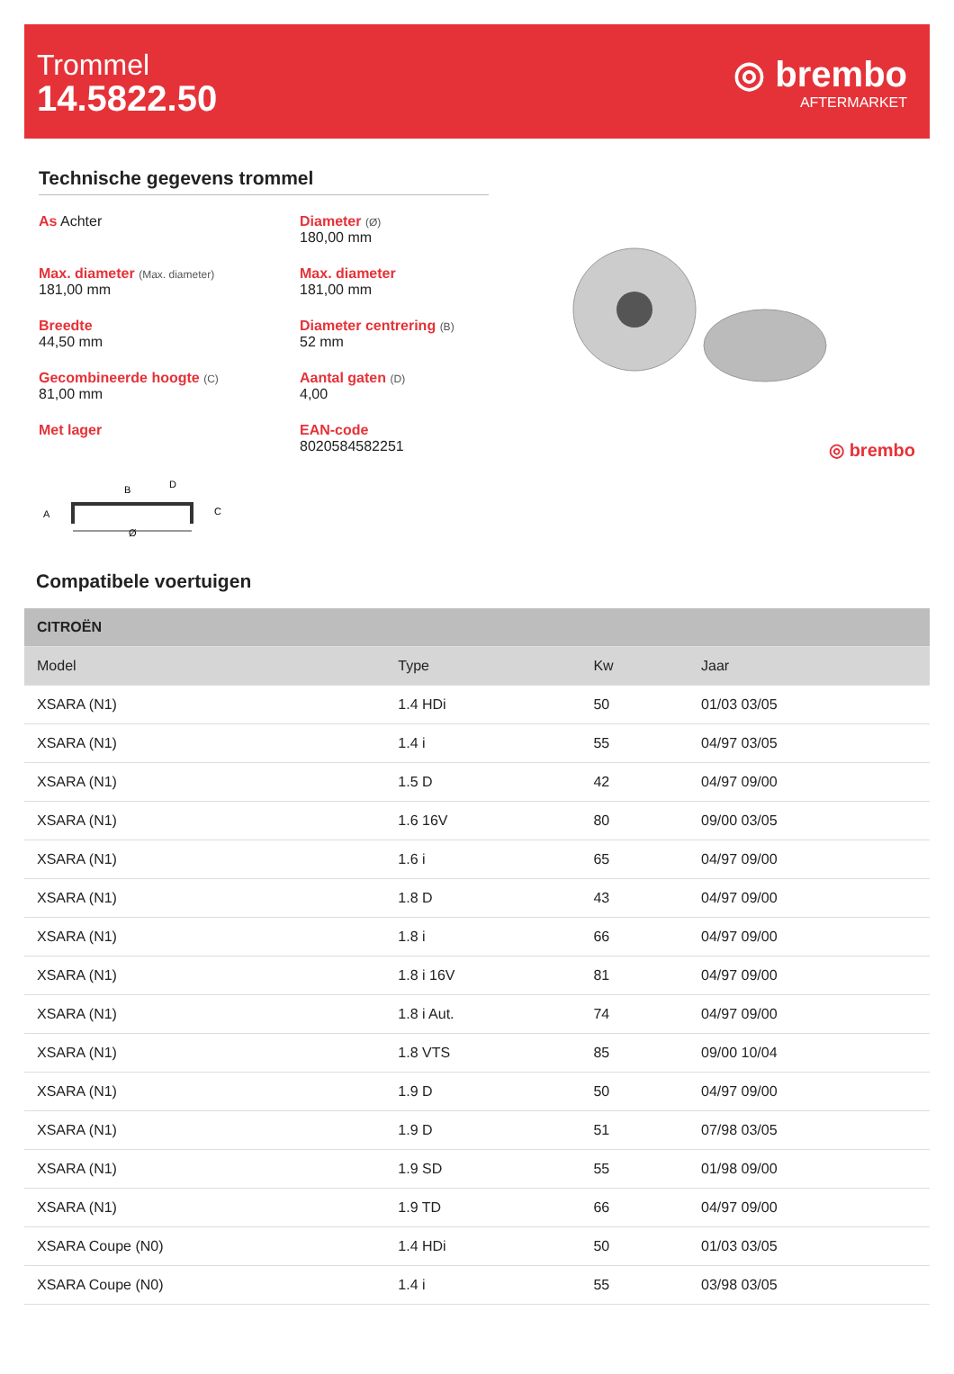Trommel
14.5822.50
◎ brembo
AFTERMARKET
Technische gegevens trommel
As Achter
Diameter (Ø)
180,00 mm
Max. diameter (Max. diameter)
181,00 mm
Max. diameter
181,00 mm
Breedte
44,50 mm
Diameter centrering (B)
52 mm
Gecombineerde hoogte (C)
81,00 mm
Aantal gaten (D)
4,00
Met lager
EAN-code
8020584582251
A
B
D
C
Ø
◎ brembo
Compatibele voertuigen
| CITROËN | | | |
| --- | --- | --- | --- |
| Model | Type | Kw | Jaar |
| XSARA (N1) | 1.4 HDi | 50 | 01/03 03/05 |
| XSARA (N1) | 1.4 i | 55 | 04/97 03/05 |
| XSARA (N1) | 1.5 D | 42 | 04/97 09/00 |
| XSARA (N1) | 1.6 16V | 80 | 09/00 03/05 |
| XSARA (N1) | 1.6 i | 65 | 04/97 09/00 |
| XSARA (N1) | 1.8 D | 43 | 04/97 09/00 |
| XSARA (N1) | 1.8 i | 66 | 04/97 09/00 |
| XSARA (N1) | 1.8 i 16V | 81 | 04/97 09/00 |
| XSARA (N1) | 1.8 i Aut. | 74 | 04/97 09/00 |
| XSARA (N1) | 1.8 VTS | 85 | 09/00 10/04 |
| XSARA (N1) | 1.9 D | 50 | 04/97 09/00 |
| XSARA (N1) | 1.9 D | 51 | 07/98 03/05 |
| XSARA (N1) | 1.9 SD | 55 | 01/98 09/00 |
| XSARA (N1) | 1.9 TD | 66 | 04/97 09/00 |
| XSARA Coupe (N0) | 1.4 HDi | 50 | 01/03 03/05 |
| XSARA Coupe (N0) | 1.4 i | 55 | 03/98 03/05 |